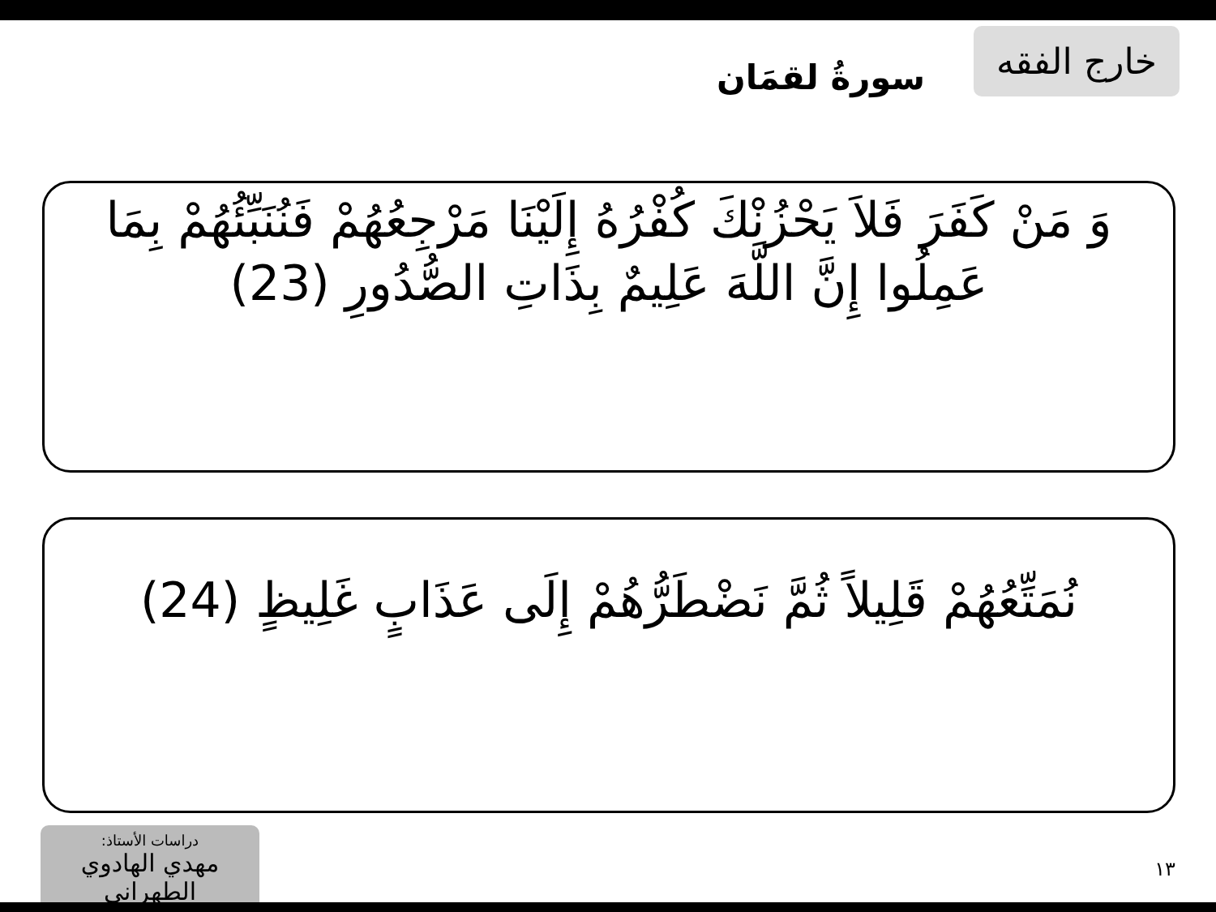خارج الفقه
سورةُ لقمَان
وَ مَنْ كَفَرَ فَلاَ يَحْزُنْكَ كُفْرُهُ إِلَيْنَا مَرْجِعُهُمْ فَنُنَبِّئُهُمْ بِمَا عَمِلُوا إِنَّ اللَّهَ عَلِيمٌ بِذَاتِ الصُّدُورِ (23)
نُمَتِّعُهُمْ قَلِيلاً ثُمَّ نَضْطَرُّهُمْ إِلَى عَذَابٍ غَلِيظٍ (24)
دراسات الأستاذ:
مهدي الهادوي الطهراني
١٣